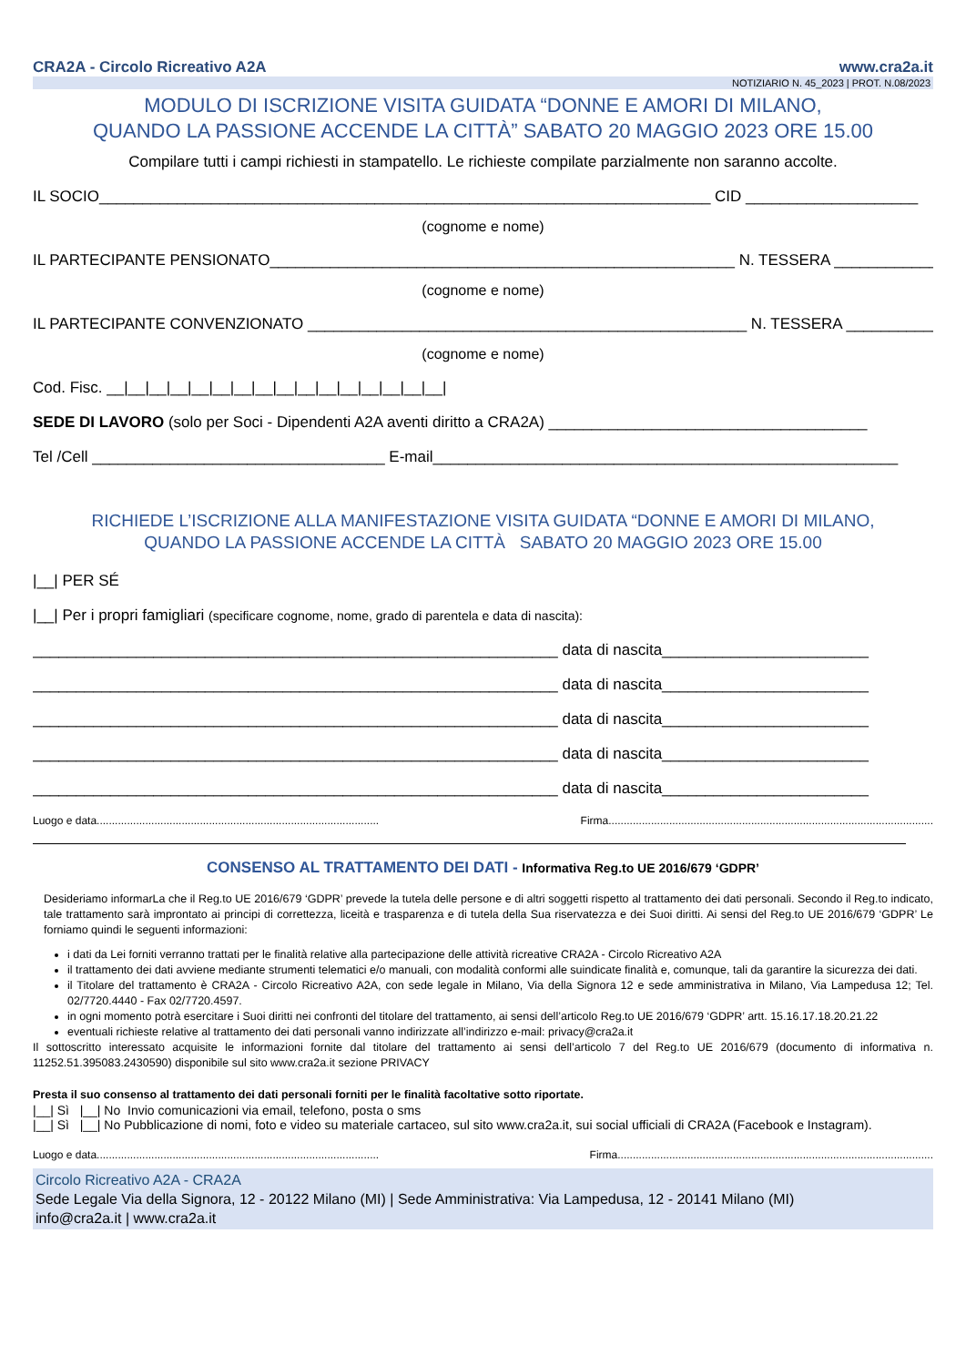CRA2A - Circolo Ricreativo A2A www.cra2a.it
NOTIZIARIO N. 45_2023 | PROT. N.08/2023
MODULO DI ISCRIZIONE VISITA GUIDATA “DONNE E AMORI DI MILANO,
QUANDO LA PASSIONE ACCENDE LA CITTÀ” SABATO 20 MAGGIO 2023 ORE 15.00
Compilare tutti i campi richiesti in stampatello. Le richieste compilate parzialmente non saranno accolte.
IL SOCIO_______________________________________________________________________ CID ____________________
(cognome e nome)
IL PARTECIPANTE PENSIONATO______________________________________________________ N. TESSERA ____________
(cognome e nome)
IL PARTECIPANTE CONVENZIONATO ___________________________________________________ N. TESSERA ____________
(cognome e nome)
Cod. Fisc. __|__|__|__|__|__|__|__|__|__|__|__|__|__|__|__|
SEDE DI LAVORO (solo per Soci - Dipendenti A2A aventi diritto a CRA2A) _____________________________________
Tel /Cell __________________________________ E-mail______________________________________________________
RICHIEDE L’ISCRIZIONE ALLA MANIFESTAZIONE VISITA GUIDATA “DONNE E AMORI DI MILANO,
QUANDO LA PASSIONE ACCENDE LA CITTÀ SABATO 20 MAGGIO 2023 ORE 15.00
|__| PER SÉ
|__| Per i propri famigliari (specificare cognome, nome, grado di parentela e data di nascita):
_____________________________________________________________ data di nascita________________________
_____________________________________________________________ data di nascita________________________
_____________________________________________________________ data di nascita________________________
_____________________________________________________________ data di nascita________________________
_____________________________________________________________ data di nascita________________________
Luogo e data............................................................................................. Firma...........................................................................................................
CONSENSO AL TRATTAMENTO DEI DATI - Informativa Reg.to UE 2016/679 ‘GDPR’
Desideriamo informarLa che il Reg.to UE 2016/679 ‘GDPR’ prevede la tutela delle persone e di altri soggetti rispetto al trattamento dei dati personali. Secondo il Reg.to indicato, tale trattamento sarà improntato ai principi di correttezza, liceità e trasparenza e di tutela della Sua riservatezza e dei Suoi diritti. Ai sensi del Reg.to UE 2016/679 ‘GDPR’ Le forniamo quindi le seguenti informazioni:
i dati da Lei forniti verranno trattati per le finalità relative alla partecipazione delle attività ricreative CRA2A - Circolo Ricreativo A2A
il trattamento dei dati avviene mediante strumenti telematici e/o manuali, con modalità conformi alle suindicate finalità e, comunque, tali da garantire la sicurezza dei dati.
il Titolare del trattamento è CRA2A - Circolo Ricreativo A2A, con sede legale in Milano, Via della Signora 12 e sede amministrativa in Milano, Via Lampedusa 12; Tel. 02/7720.4440 - Fax 02/7720.4597.
in ogni momento potrà esercitare i Suoi diritti nei confronti del titolare del trattamento, ai sensi dell’articolo Reg.to UE 2016/679 ‘GDPR’ artt. 15.16.17.18.20.21.22
eventuali richieste relative al trattamento dei dati personali vanno indirizzate all’indirizzo e-mail: privacy@cra2a.it
Il sottoscritto interessato acquisite le informazioni fornite dal titolare del trattamento ai sensi dell’articolo 7 del Reg.to UE 2016/679 (documento di informativa n. 11252.51.395083.2430590) disponibile sul sito www.cra2a.it sezione PRIVACY
Presta il suo consenso al trattamento dei dati personali forniti per le finalità facoltative sotto riportate.
|__| Sì |__| No Invio comunicazioni via email, telefono, posta o sms
|__| Sì |__| No Pubblicazione di nomi, foto e video su materiale cartaceo, sul sito www.cra2a.it, sui social ufficiali di CRA2A (Facebook e Instagram).
Luogo e data............................................................................................. Firma........................................................................................................
Circolo Ricreativo A2A - CRA2A
Sede Legale Via della Signora, 12 - 20122 Milano (MI) | Sede Amministrativa: Via Lampedusa, 12 - 20141 Milano (MI)
info@cra2a.it | www.cra2a.it